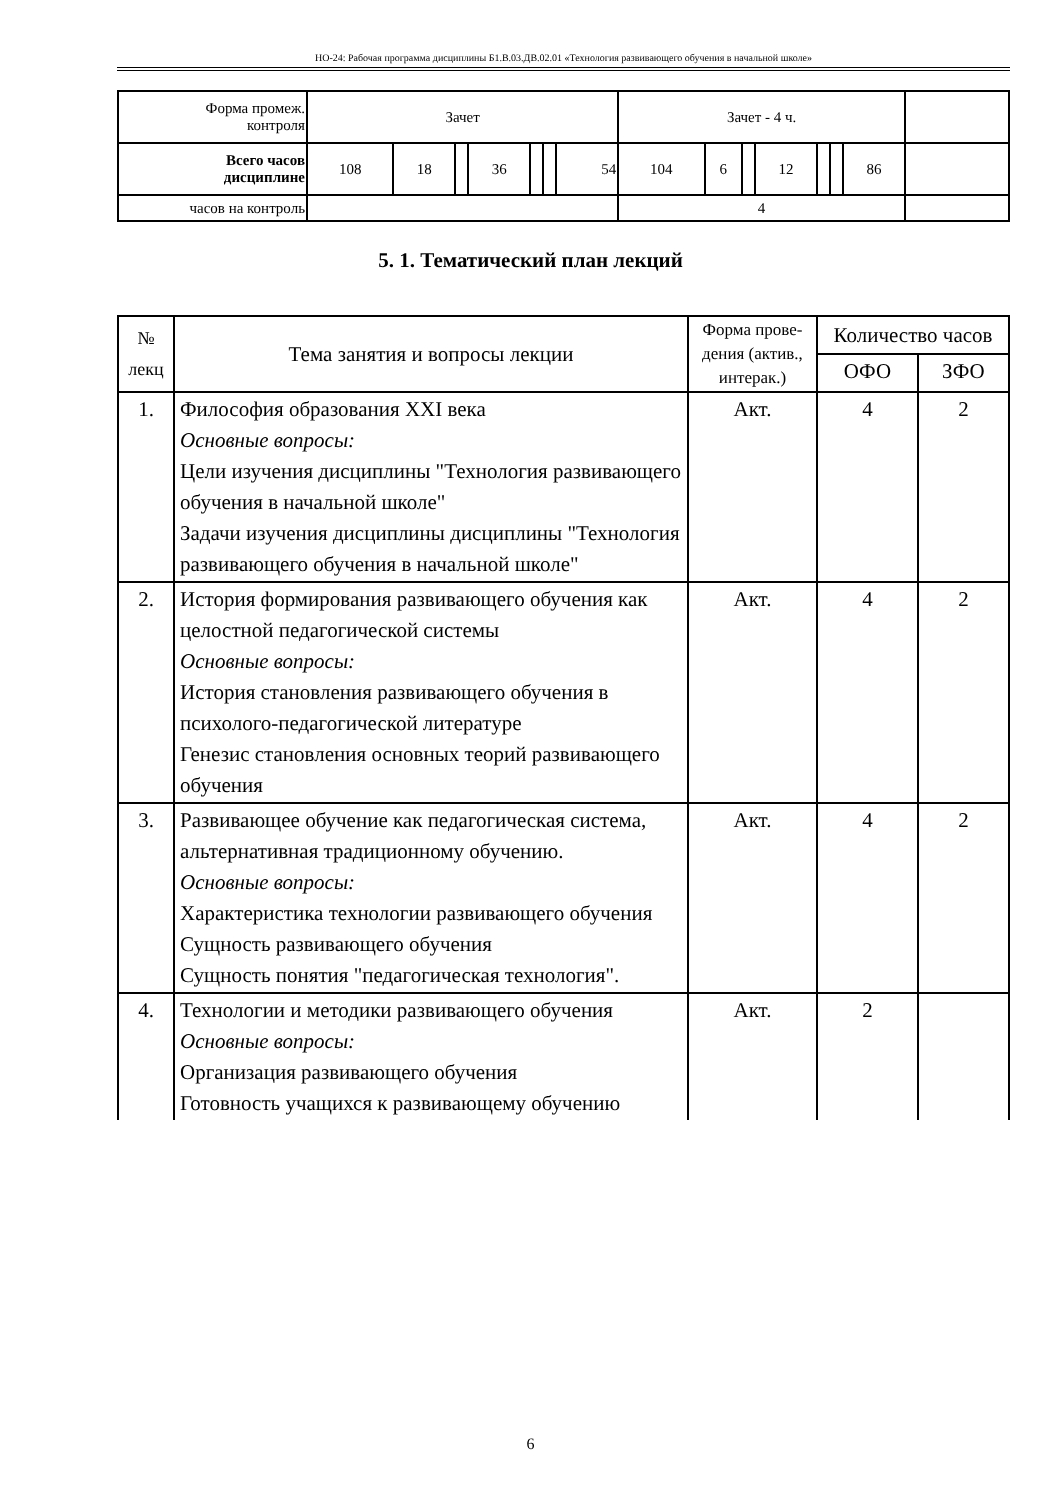НО-24: Рабочая программа дисциплины Б1.В.03.ДВ.02.01 «Технология развивающего обучения в начальной школе»
| Форма промеж. контроля | Зачет | | | | | | | Зачет - 4 ч. | | | | | | | |
| Всего часов дисциплине | 108 | 18 | | 36 | | | 54 | 104 | 6 | | 12 | | | 86 | |
| часов на контроль | | | | | | | | 4 | | | | | | | |
5. 1. Тематический план лекций
| № лекц | Тема занятия и вопросы лекции | Форма прове-дения (актив., интерак.) | Количество часов | |
| | | | ОФО | ЗФО |
| 1. | Философия образования XXI века Основные вопросы: Цели изучения дисциплины "Технология развивающего обучения в начальной школе" Задачи изучения дисциплины дисциплины "Технология развивающего обучения в начальной школе" | Акт. | 4 | 2 |
| 2. | История формирования развивающего обучения как целостной педагогической системы Основные вопросы: История становления развивающего обучения в психолого-педагогической литературе Генезис становления основных теорий развивающего обучения | Акт. | 4 | 2 |
| 3. | Развивающее обучение как педагогическая система, альтернативная традиционному обучению. Основные вопросы: Характеристика технологии развивающего обучения Сущность развивающего обучения Сущность понятия "педагогическая технология". | Акт. | 4 | 2 |
| 4. | Технологии и методики развивающего обучения Основные вопросы: Организация развивающего обучения Готовность учащихся к развивающему обучению | Акт. | 2 | |
6